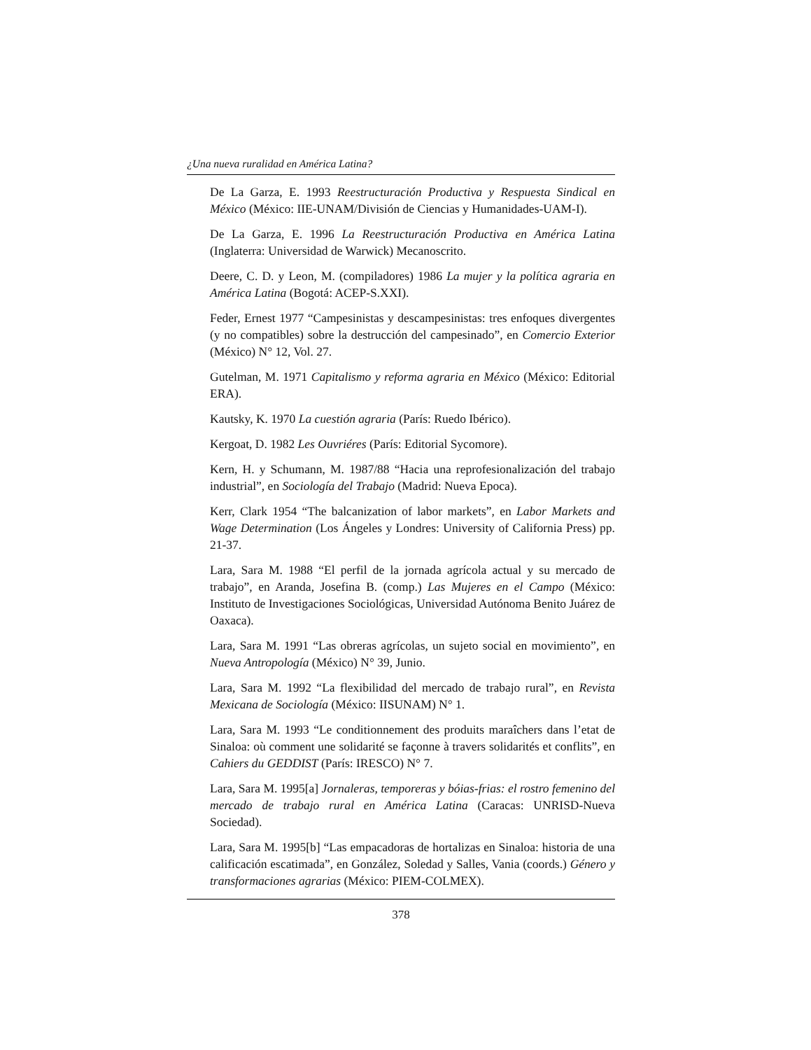¿Una nueva ruralidad en América Latina?
De La Garza, E. 1993 Reestructuración Productiva y Respuesta Sindical en México (México: IIE-UNAM/División de Ciencias y Humanidades-UAM-I).
De La Garza, E. 1996 La Reestructuración Productiva en América Latina (Inglaterra: Universidad de Warwick) Mecanoscrito.
Deere, C. D. y Leon, M. (compiladores) 1986 La mujer y la política agraria en América Latina (Bogotá: ACEP-S.XXI).
Feder, Ernest 1977 “Campesinistas y descampesinistas: tres enfoques divergentes (y no compatibles) sobre la destrucción del campesinado”, en Comercio Exterior (México) N° 12, Vol. 27.
Gutelman, M. 1971 Capitalismo y reforma agraria en México (México: Editorial ERA).
Kautsky, K. 1970 La cuestión agraria (París: Ruedo Ibérico).
Kergoat, D. 1982 Les Ouvriéres (París: Editorial Sycomore).
Kern, H. y Schumann, M. 1987/88 “Hacia una reprofesionalización del trabajo industrial”, en Sociología del Trabajo (Madrid: Nueva Epoca).
Kerr, Clark 1954 “The balcanization of labor markets”, en Labor Markets and Wage Determination (Los Ángeles y Londres: University of California Press) pp. 21-37.
Lara, Sara M. 1988 “El perfil de la jornada agrícola actual y su mercado de trabajo”, en Aranda, Josefina B. (comp.) Las Mujeres en el Campo (México: Instituto de Investigaciones Sociológicas, Universidad Autónoma Benito Juárez de Oaxaca).
Lara, Sara M. 1991 “Las obreras agrícolas, un sujeto social en movimiento”, en Nueva Antropología (México) N° 39, Junio.
Lara, Sara M. 1992 “La flexibilidad del mercado de trabajo rural”, en Revista Mexicana de Sociología (México: IISUNAM) N° 1.
Lara, Sara M. 1993 “Le conditionnement des produits maraîchers dans l’etat de Sinaloa: où comment une solidarité se façonne à travers solidarités et conflits”, en Cahiers du GEDDIST (París: IRESCO) N° 7.
Lara, Sara M. 1995[a] Jornaleras, temporeras y bóias-frias: el rostro femenino del mercado de trabajo rural en América Latina (Caracas: UNRISD-Nueva Sociedad).
Lara, Sara M. 1995[b] “Las empacadoras de hortalizas en Sinaloa: historia de una calificación escatimada”, en González, Soledad y Salles, Vania (coords.) Género y transformaciones agrarias (México: PIEM-COLMEX).
378